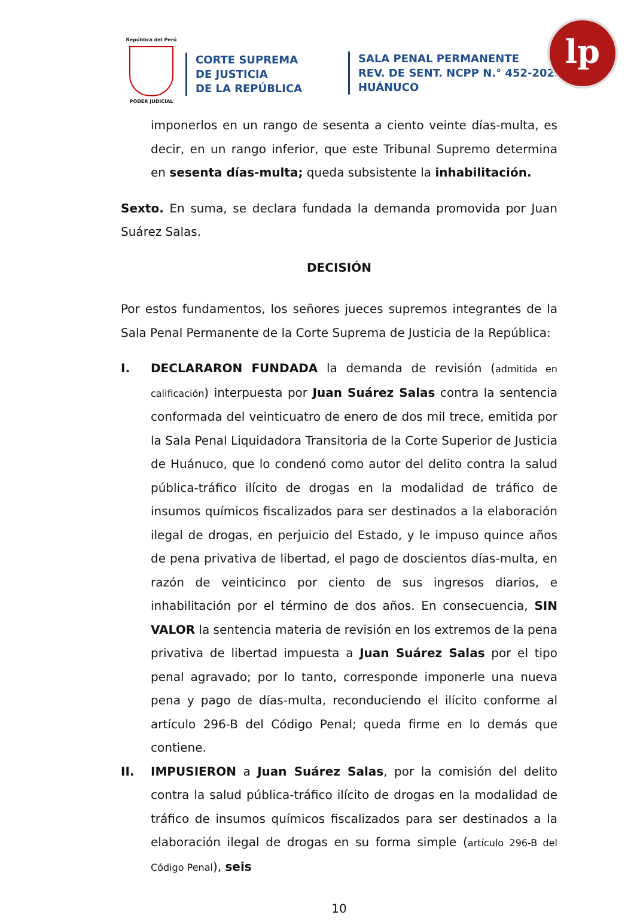República del Perú
PODER JUDICIAL
CORTE SUPREMA
DE JUSTICIA
DE LA REPÚBLICA
SALA PENAL PERMANENTE
REV. DE SENT. NCPP N.° 452-2022
HUÁNUCO
lp
imponerlos en un rango de sesenta a ciento veinte días-multa, es decir, en un rango inferior, que este Tribunal Supremo determina en sesenta días-multa; queda subsistente la inhabilitación.
Sexto. En suma, se declara fundada la demanda promovida por Juan Suárez Salas.
DECISIÓN
Por estos fundamentos, los señores jueces supremos integrantes de la Sala Penal Permanente de la Corte Suprema de Justicia de la República:
I. DECLARARON FUNDADA la demanda de revisión (admitida en calificación) interpuesta por Juan Suárez Salas contra la sentencia conformada del veinticuatro de enero de dos mil trece, emitida por la Sala Penal Liquidadora Transitoria de la Corte Superior de Justicia de Huánuco, que lo condenó como autor del delito contra la salud pública-tráfico ilícito de drogas en la modalidad de tráfico de insumos químicos fiscalizados para ser destinados a la elaboración ilegal de drogas, en perjuicio del Estado, y le impuso quince años de pena privativa de libertad, el pago de doscientos días-multa, en razón de veinticinco por ciento de sus ingresos diarios, e inhabilitación por el término de dos años. En consecuencia, SIN VALOR la sentencia materia de revisión en los extremos de la pena privativa de libertad impuesta a Juan Suárez Salas por el tipo penal agravado; por lo tanto, corresponde imponerle una nueva pena y pago de días-multa, reconduciendo el ilícito conforme al artículo 296-B del Código Penal; queda firme en lo demás que contiene.
II. IMPUSIERON a Juan Suárez Salas, por la comisión del delito contra la salud pública-tráfico ilícito de drogas en la modalidad de tráfico de insumos químicos fiscalizados para ser destinados a la elaboración ilegal de drogas en su forma simple (artículo 296-B del Código Penal), seis
10